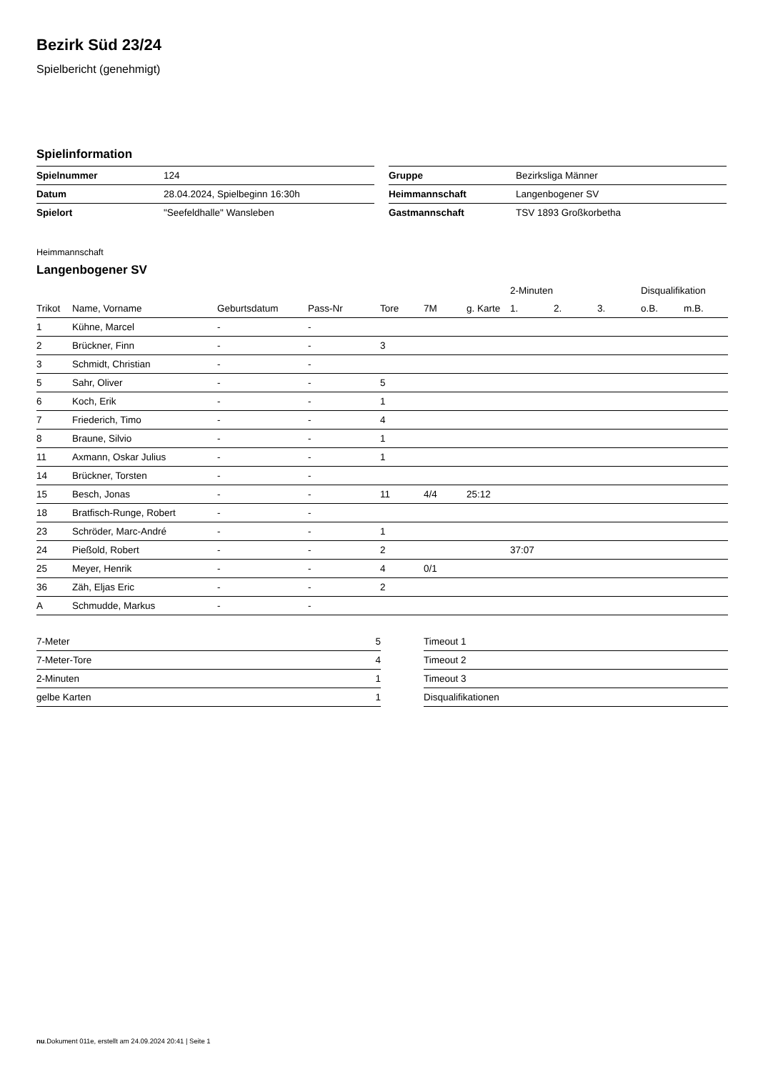Bezirk Süd 23/24
Spielbericht (genehmigt)
Spielinformation
| Spielnummer | 124 |
| Datum | 28.04.2024, Spielbeginn 16:30h |
| Spielort | "Seefeldhalle" Wansleben |
| Gruppe | Bezirksliga Männer |
| Heimmannschaft | Langenbogener SV |
| Gastmannschaft | TSV 1893 Großkorbetha |
Heimmannschaft
Langenbogener SV
| | | | | | | | 2-Minuten | | | Disqualifikation | |
| --- | --- | --- | --- | --- | --- | --- | --- | --- | --- | --- | --- |
| Trikot | Name, Vorname | Geburtsdatum | Pass-Nr | Tore | 7M | g. Karte | 1. | 2. | 3. | o.B. | m.B. |
| 1 | Kühne, Marcel | - | - | | | | | | | | |
| 2 | Brückner, Finn | - | - | 3 | | | | | | | |
| 3 | Schmidt, Christian | - | - | | | | | | | | |
| 5 | Sahr, Oliver | - | - | 5 | | | | | | | |
| 6 | Koch, Erik | - | - | 1 | | | | | | | |
| 7 | Friederich, Timo | - | - | 4 | | | | | | | |
| 8 | Braune, Silvio | - | - | 1 | | | | | | | |
| 11 | Axmann, Oskar Julius | - | - | 1 | | | | | | | |
| 14 | Brückner, Torsten | - | - | | | | | | | | |
| 15 | Besch, Jonas | - | - | 11 | 4/4 | 25:12 | | | | | |
| 18 | Bratfisch-Runge, Robert | - | - | | | | | | | | |
| 23 | Schröder, Marc-André | - | - | 1 | | | | | | | |
| 24 | Pießold, Robert | - | - | 2 | | | 37:07 | | | | |
| 25 | Meyer, Henrik | - | - | 4 | 0/1 | | | | | | |
| 36 | Zäh, Eljas Eric | - | - | 2 | | | | | | | |
| A | Schmudde, Markus | - | - | | | | | | | | |
| 7-Meter | 5 |
| 7-Meter-Tore | 4 |
| 2-Minuten | 1 |
| gelbe Karten | 1 |
| Timeout 1 |
| Timeout 2 |
| Timeout 3 |
| Disqualifikationen |
nu.Dokument 011e, erstellt am 24.09.2024 20:41 | Seite 1